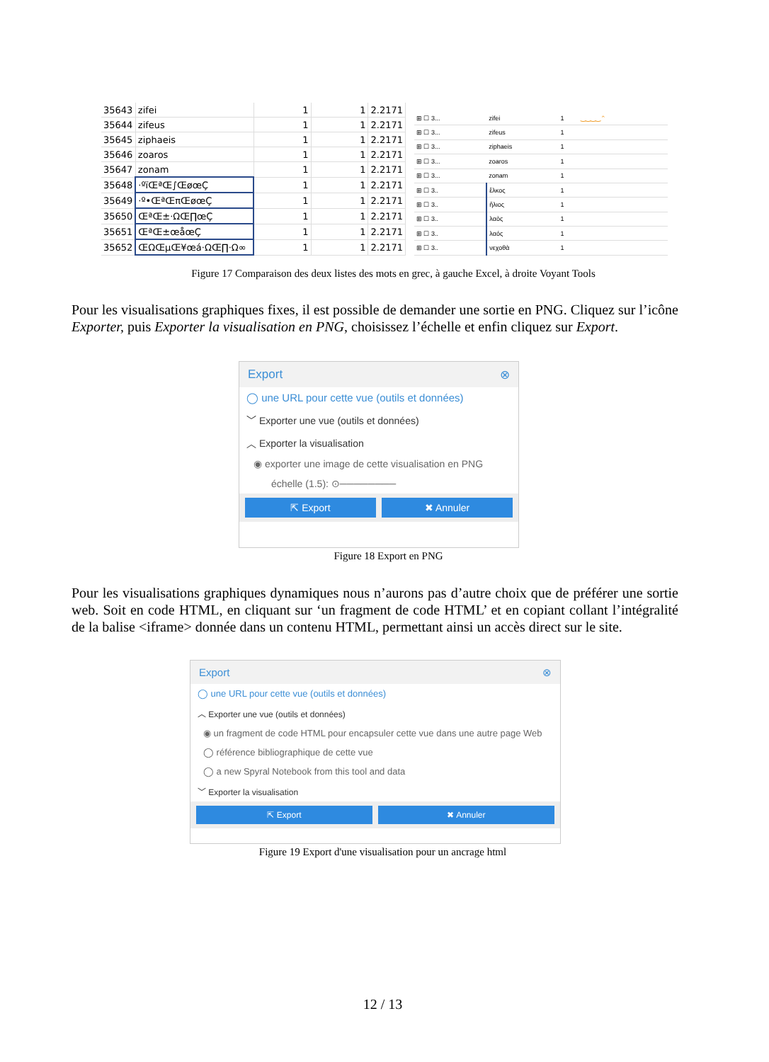| 35643 | zifei | 1 | 1 | 2.2171 |
| 35644 | zifeus | 1 | 1 | 2.2171 |
| 35645 | ziphaeis | 1 | 1 | 2.2171 |
| 35646 | zoaros | 1 | 1 | 2.2171 |
| 35647 | zonam | 1 | 1 | 2.2171 |
| 35648 | ·ºïŒªŒ∫ŒøœÇ | 1 | 1 | 2.2171 |
| 35649 | ·º•ŒªŒπŒøœÇ | 1 | 1 | 2.2171 |
| 35650 | ŒªŒ±·ΩŒ∏œÇ | 1 | 1 | 2.2171 |
| 35651 | ŒªŒ±œåœÇ | 1 | 1 | 2.2171 |
| 35652 | ŒΩŒµŒ¥œá·ΩŒ∏·Ω∞ | 1 | 1 | 2.2171 |
| ⊞ ☐ 3... | zifei | 1 | ‿‿‿‿⌃ |
| ⊞ ☐ 3... | zifeus | 1 | |
| ⊞ ☐ 3... | ziphaeis | 1 | |
| ⊞ ☐ 3... | zoaros | 1 | |
| ⊞ ☐ 3... | zonam | 1 | |
| ⊞ ☐ 3.. | ἕλκος | 1 | |
| ⊞ ☐ 3.. | ἥλιος | 1 | |
| ⊞ ☐ 3.. | λαὸς | 1 | |
| ⊞ ☐ 3.. | λαός | 1 | |
| ⊞ ☐ 3.. | νεχοθὰ | 1 | |
Figure 17 Comparaison des deux listes des mots en grec, à gauche Excel, à droite Voyant Tools
Pour les visualisations graphiques fixes, il est possible de demander une sortie en PNG. Cliquez sur l’icône Exporter, puis Exporter la visualisation en PNG, choisissez l’échelle et enfin cliquez sur Export.
Export ⊗
◯ une URL pour cette vue (outils et données)
﹀ Exporter une vue (outils et données)
︿ Exporter la visualisation
◉ exporter une image de cette visualisation en PNG
échelle (1.5): ⊙────────
⇱ Export ✖ Annuler
Figure 18 Export en PNG
Pour les visualisations graphiques dynamiques nous n’aurons pas d’autre choix que de préférer une sortie web. Soit en code HTML, en cliquant sur ‘un fragment de code HTML’ et en copiant collant l’intégralité de la balise <iframe> donnée dans un contenu HTML, permettant ainsi un accès direct sur le site.
Export ⊗
◯ une URL pour cette vue (outils et données)
︿ Exporter une vue (outils et données)
◉ un fragment de code HTML pour encapsuler cette vue dans une autre page Web
◯ référence bibliographique de cette vue
◯ a new Spyral Notebook from this tool and data
﹀ Exporter la visualisation
⇱ Export ✖ Annuler
Figure 19 Export d'une visualisation pour un ancrage html
12 / 13